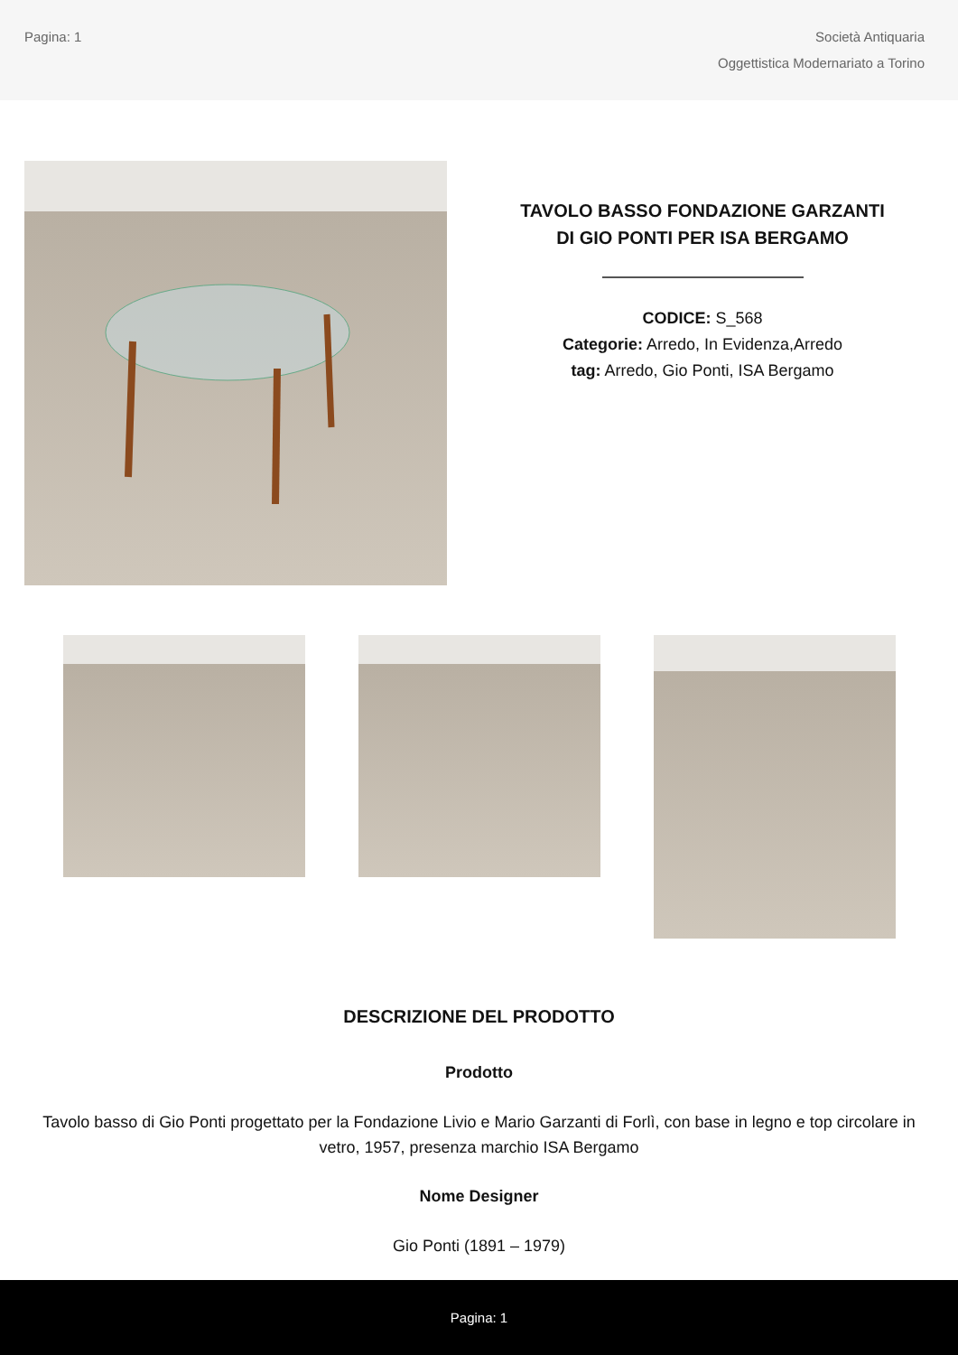Pagina: 1
Società Antiquaria
Oggettistica Modernariato a Torino
TAVOLO BASSO FONDAZIONE GARZANTI
DI GIO PONTI PER ISA BERGAMO
CODICE: S_568
Categorie: Arredo, In Evidenza,Arredo
tag: Arredo, Gio Ponti, ISA Bergamo
DESCRIZIONE DEL PRODOTTO
Prodotto
Tavolo basso di Gio Ponti progettato per la Fondazione Livio e Mario Garzanti di Forlì, con base in legno e top circolare in vetro, 1957, presenza marchio ISA Bergamo
Nome Designer
Gio Ponti (1891 – 1979)
Pagina: 1